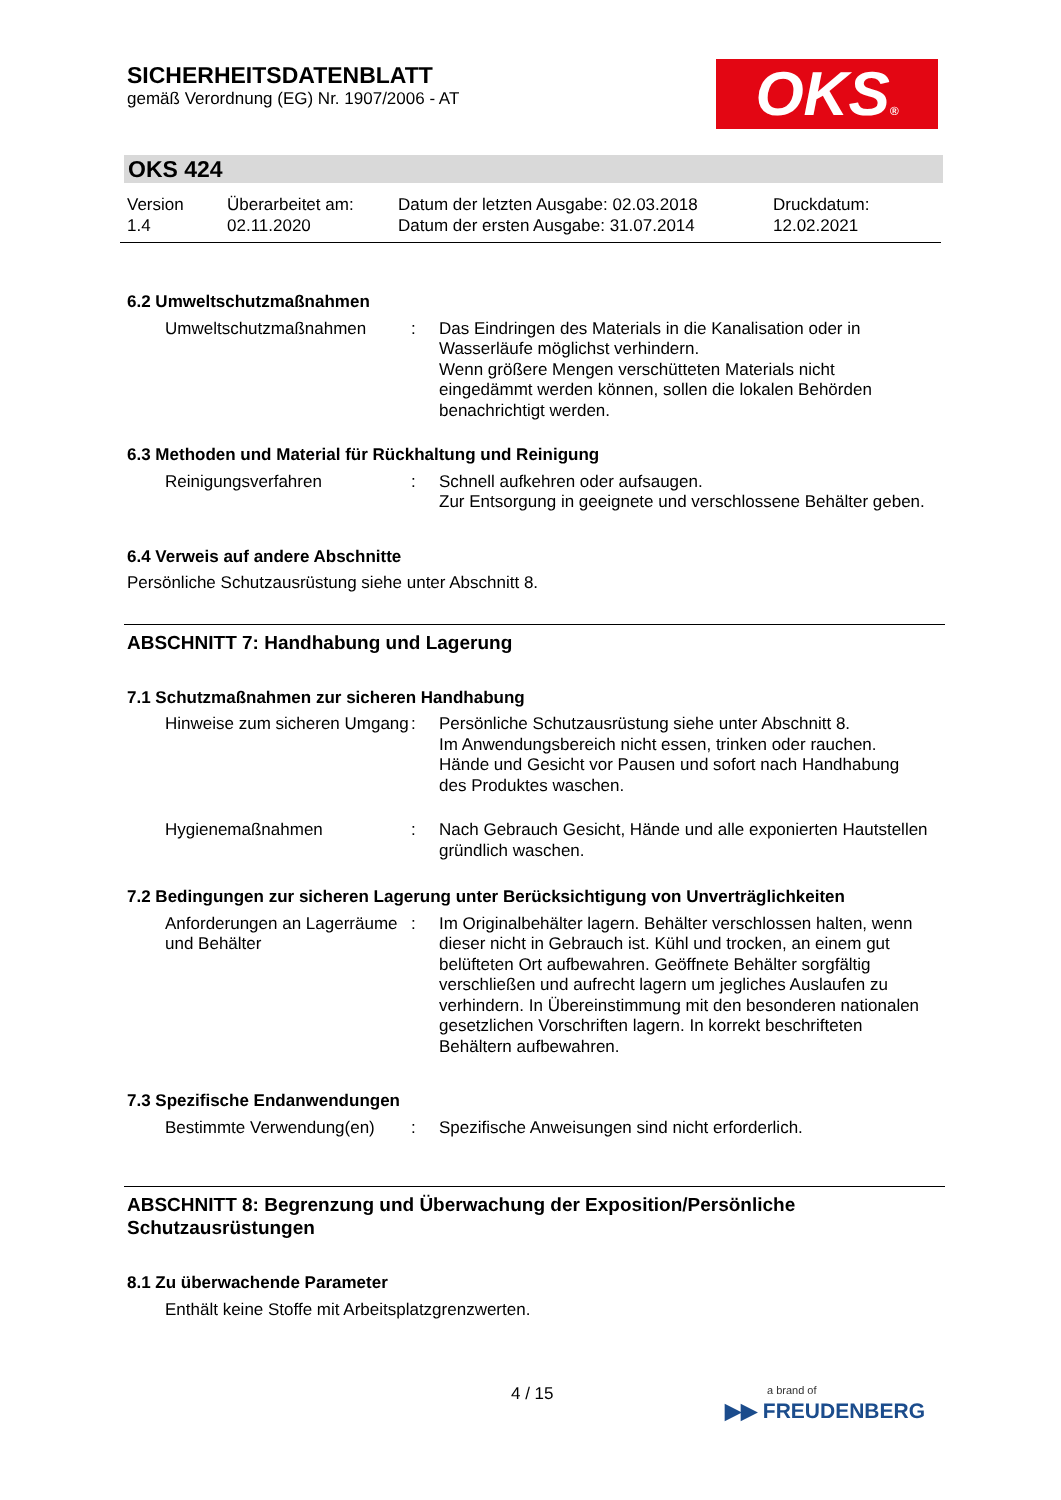SICHERHEITSDATENBLATT
gemäß Verordnung (EG) Nr. 1907/2006 - AT
OKS®
OKS 424
Version
1.4
Überarbeitet am:
02.11.2020
Datum der letzten Ausgabe: 02.03.2018
Datum der ersten Ausgabe: 31.07.2014
Druckdatum:
12.02.2021
6.2 Umweltschutzmaßnahmen
Umweltschutzmaßnahmen : Das Eindringen des Materials in die Kanalisation oder in Wasserläufe möglichst verhindern.
Wenn größere Mengen verschütteten Materials nicht eingedämmt werden können, sollen die lokalen Behörden benachrichtigt werden.
6.3 Methoden und Material für Rückhaltung und Reinigung
Reinigungsverfahren : Schnell aufkehren oder aufsaugen.
Zur Entsorgung in geeignete und verschlossene Behälter geben.
6.4 Verweis auf andere Abschnitte
Persönliche Schutzausrüstung siehe unter Abschnitt 8.
ABSCHNITT 7: Handhabung und Lagerung
7.1 Schutzmaßnahmen zur sicheren Handhabung
Hinweise zum sicheren Umgang
: Persönliche Schutzausrüstung siehe unter Abschnitt 8.
Im Anwendungsbereich nicht essen, trinken oder rauchen.
Hände und Gesicht vor Pausen und sofort nach Handhabung des Produktes waschen.
Hygienemaßnahmen : Nach Gebrauch Gesicht, Hände und alle exponierten Hautstellen gründlich waschen.
7.2 Bedingungen zur sicheren Lagerung unter Berücksichtigung von Unverträglichkeiten
Anforderungen an Lagerräume und Behälter
: Im Originalbehälter lagern. Behälter verschlossen halten, wenn dieser nicht in Gebrauch ist. Kühl und trocken, an einem gut belüfteten Ort aufbewahren. Geöffnete Behälter sorgfältig verschließen und aufrecht lagern um jegliches Auslaufen zu verhindern. In Übereinstimmung mit den besonderen nationalen gesetzlichen Vorschriften lagern. In korrekt beschrifteten Behältern aufbewahren.
7.3 Spezifische Endanwendungen
Bestimmte Verwendung(en) : Spezifische Anweisungen sind nicht erforderlich.
ABSCHNITT 8: Begrenzung und Überwachung der Exposition/Persönliche Schutzausrüstungen
8.1 Zu überwachende Parameter
Enthält keine Stoffe mit Arbeitsplatzgrenzwerten.
4 / 15
a brand of
▶▶ FREUDENBERG